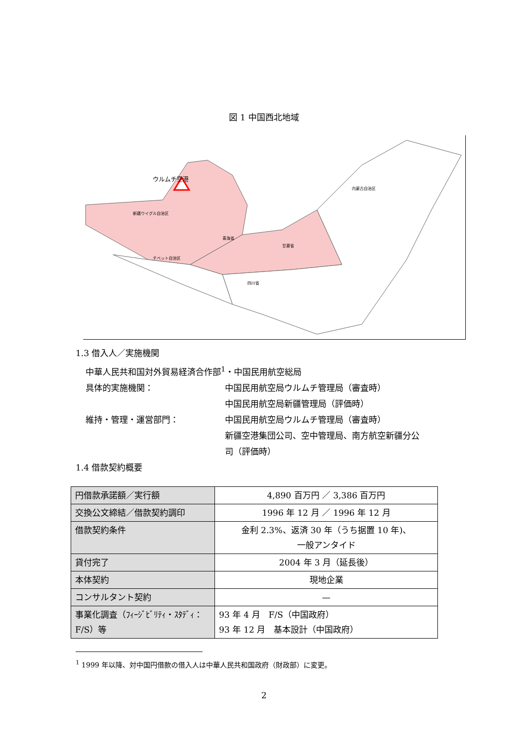図 1 中国西北地域
ウルムチ空港
新疆ウイグル自治区
青海省
甘粛省
チベット自治区
内蒙古自治区
四川省
1.3 借入人／実施機関
中華人民共和国対外貿易経済合作部<sup>1</sup>・中国民用航空総局
具体的実施機関： 中国民用航空局ウルムチ管理局（審査時）
中国民用航空局新疆管理局（評価時）
維持・管理・運営部門： 中国民用航空局ウルムチ管理局（審査時）
新疆空港集団公司、空中管理局、南方航空新疆分公司（評価時）
1.4 借款契約概要
| 円借款承諾額／実行額 | 4,890 百万円 ／ 3,386 百万円 |
| 交換公文締結／借款契約調印 | 1996 年 12 月 ／ 1996 年 12 月 |
| 借款契約条件 | 金利 2.3%、返済 30 年（うち据置 10 年)、 一般アンタイド |
| 貸付完了 | 2004 年 3 月（延長後） |
| 本体契約 | 現地企業 |
| コンサルタント契約 | — |
| 事業化調査（ﾌｨｰｼﾞﾋﾞﾘﾃｨ・ｽﾀﾃﾞｨ：F/S）等 | 93 年 4 月 F/S（中国政府） 93 年 12 月 基本設計（中国政府） |
<sup>1</sup> 1999 年以降、対中国円借款の借入人は中華人民共和国政府（財政部）に変更。
2